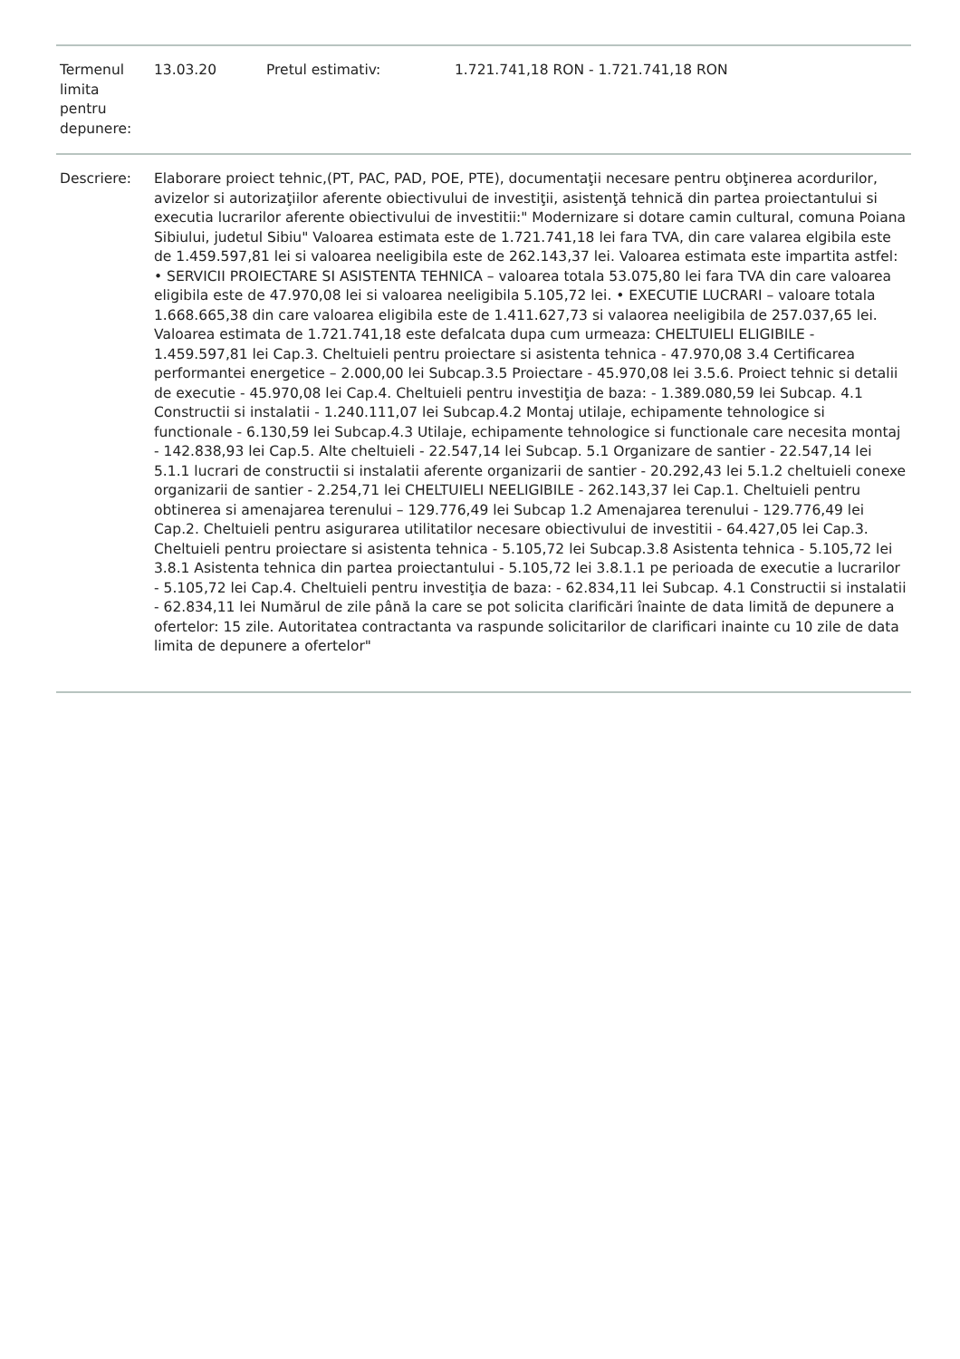| Termenul limita pentru depunere: | 13.03.20 | Pretul estimativ: | 1.721.741,18 RON - 1.721.741,18 RON |
| Descriere: | Elaborare proiect tehnic,(PT, PAC, PAD, POE, PTE), documentaţii necesare pentru obţinerea acordurilor, avizelor si autorizaţiilor aferente obiectivului de investiţii, asistenţă tehnică din partea proiectantului si executia lucrarilor aferente obiectivului de investitii:" Modernizare si dotare camin cultural, comuna Poiana Sibiului, judetul Sibiu" Valoarea estimata este de 1.721.741,18 lei fara TVA, din care valarea elgibila este de 1.459.597,81 lei si valoarea neeligibila este de 262.143,37 lei. Valoarea estimata este impartita astfel: • SERVICII PROIECTARE SI ASISTENTA TEHNICA – valoarea totala 53.075,80 lei fara TVA din care valoarea eligibila este de 47.970,08 lei si valoarea neeligibila 5.105,72 lei. • EXECUTIE LUCRARI – valoare totala 1.668.665,38 din care valoarea eligibila este de 1.411.627,73 si valaorea neeligibila de 257.037,65 lei. Valoarea estimata de 1.721.741,18 este defalcata dupa cum urmeaza: CHELTUIELI ELIGIBILE - 1.459.597,81 lei Cap.3. Cheltuieli pentru proiectare si asistenta tehnica - 47.970,08 3.4 Certificarea performantei energetice – 2.000,00 lei Subcap.3.5 Proiectare - 45.970,08 lei 3.5.6. Proiect tehnic si detalii de executie - 45.970,08 lei Cap.4. Cheltuieli pentru investiţia de baza: - 1.389.080,59 lei Subcap. 4.1 Constructii si instalatii - 1.240.111,07 lei Subcap.4.2 Montaj utilaje, echipamente tehnologice si functionale - 6.130,59 lei Subcap.4.3 Utilaje, echipamente tehnologice si functionale care necesita montaj - 142.838,93 lei Cap.5. Alte cheltuieli - 22.547,14 lei Subcap. 5.1 Organizare de santier - 22.547,14 lei 5.1.1 lucrari de constructii si instalatii aferente organizarii de santier - 20.292,43 lei 5.1.2 cheltuieli conexe organizarii de santier - 2.254,71 lei CHELTUIELI NEELIGIBILE - 262.143,37 lei Cap.1. Cheltuieli pentru obtinerea si amenajarea terenului – 129.776,49 lei Subcap 1.2 Amenajarea terenului - 129.776,49 lei Cap.2. Cheltuieli pentru asigurarea utilitatilor necesare obiectivului de investitii - 64.427,05 lei Cap.3. Cheltuieli pentru proiectare si asistenta tehnica - 5.105,72 lei Subcap.3.8 Asistenta tehnica - 5.105,72 lei 3.8.1 Asistenta tehnica din partea proiectantului - 5.105,72 lei 3.8.1.1 pe perioada de executie a lucrarilor - 5.105,72 lei Cap.4. Cheltuieli pentru investiţia de baza: - 62.834,11 lei Subcap. 4.1 Constructii si instalatii - 62.834,11 lei Numărul de zile până la care se pot solicita clarificări înainte de data limită de depunere a ofertelor: 15 zile. Autoritatea contractanta va raspunde solicitarilor de clarificari inainte cu 10 zile de data limita de depunere a ofertelor" |